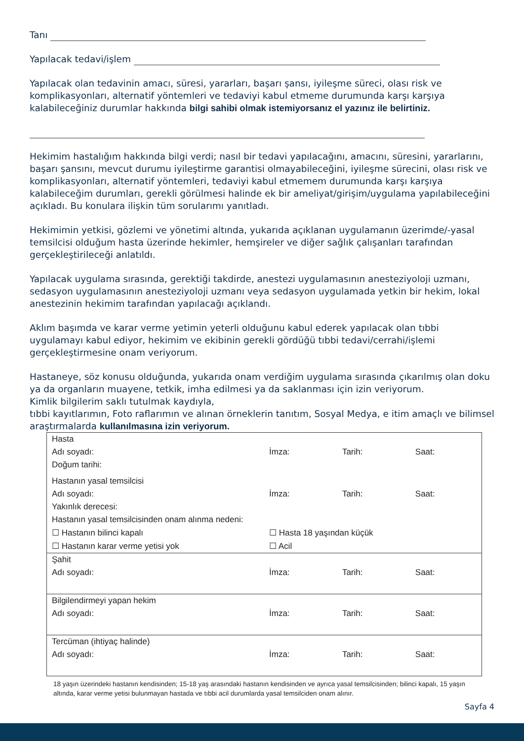Tanı
Yapılacak tedavi/işlem
Yapılacak olan tedavinin amacı, süresi, yararları, başarı şansı, iyileşme süreci, olası risk ve komplikasyonları, alternatif yöntemleri ve tedaviyi kabul etmeme durumunda karşı karşıya kalabileceğiniz durumlar hakkında bilgi sahibi olmak istemiyorsanız el yazınız ile belirtiniz.
Hekimim hastalığım hakkında bilgi verdi; nasıl bir tedavi yapılacağını, amacını, süresini, yararlarını, başarı şansını, mevcut durumu iyileştirme garantisi olmayabileceğini, iyileşme sürecini, olası risk ve komplikasyonları, alternatif yöntemleri, tedaviyi kabul etmemem durumunda karşı karşıya kalabileceğim durumları, gerekli görülmesi halinde ek bir ameliyat/girişim/uygulama yapılabileceğini açıkladı. Bu konulara ilişkin tüm sorularımı yanıtladı.
Hekimimin yetkisi, gözlemi ve yönetimi altında, yukarıda açıklanan uygulamanın üzerimde/-yasal temsilcisi olduğum hasta üzerinde hekimler, hemşireler ve diğer sağlık çalışanları tarafından gerçekleştirileceği anlatıldı.
Yapılacak uygulama sırasında, gerektiği takdirde, anestezi uygulamasının anesteziyoloji uzmanı, sedasyon uygulamasının anesteziyoloji uzmanı veya sedasyon uygulamada yetkin bir hekim, lokal anestezinin hekimim tarafından yapılacağı açıklandı.
Aklım başımda ve karar verme yetimin yeterli olduğunu kabul ederek yapılacak olan tıbbi uygulamayı kabul ediyor, hekimim ve ekibinin gerekli gördüğü tıbbi tedavi/cerrahi/işlemi gerçekleştirmesine onam veriyorum.
Hastaneye, söz konusu olduğunda, yukarıda onam verdiğim uygulama sırasında çıkarılmış olan doku ya da organların muayene, tetkik, imha edilmesi ya da saklanması için izin veriyorum.
Kimlik bilgilerim saklı tutulmak kaydıyla,
tıbbi kayıtlarımın, Foto raflarımın ve alınan örneklerin tanıtım, Sosyal Medya, e itim amaçlı ve bilimsel araştırmalarda kullanılmasına izin veriyorum.
| Hasta | | | |
| Adı soyadı: | İmza: | Tarih: | Saat: |
| Doğum tarihi: | | | |
| Hastanın yasal temsilcisi | | | |
| Adı soyadı: | İmza: | Tarih: | Saat: |
| Yakınlık derecesi: | | | |
| Hastanın yasal temsilcisinden onam alınma nedeni: | | | |
| ☐ Hastanın bilinci kapalı | ☐ Hasta 18 yaşından küçük | | |
| ☐ Hastanın karar verme yetisi yok | ☐ Acil | | |
| Şahit | | | |
| Adı soyadı: | İmza: | Tarih: | Saat: |
| Bilgilendirmeyi yapan hekim | | | |
| Adı soyadı: | İmza: | Tarih: | Saat: |
| Tercüman (ihtiyaç halinde) | | | |
| Adı soyadı: | İmza: | Tarih: | Saat: |
18 yaşın üzerindeki hastanın kendisinden; 15-18 yaş arasındaki hastanın kendisinden ve ayrıca yasal temsilcisinden; bilinci kapalı, 15 yaşın altında, karar verme yetisi bulunmayan hastada ve tıbbi acil durumlarda yasal temsilciden onam alınır.
Sayfa 4